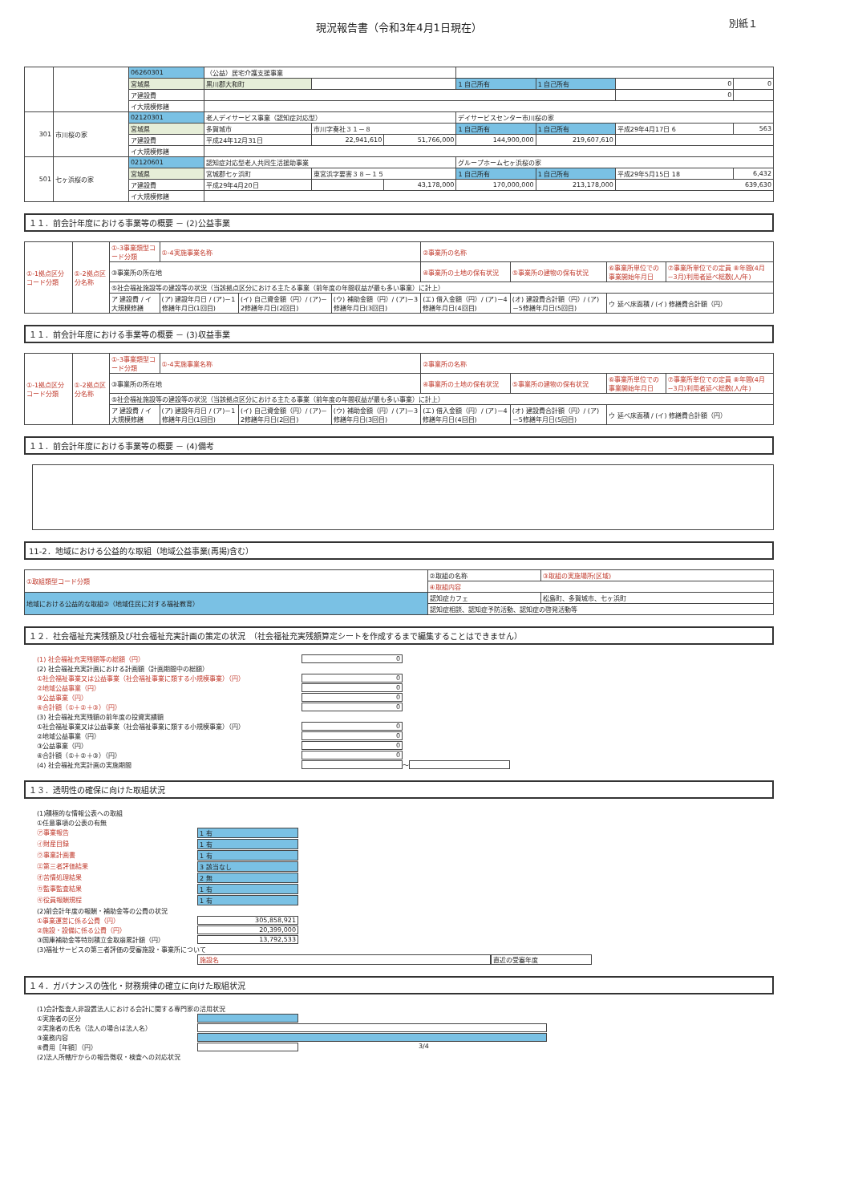別紙１
現況報告書（令和3年4月1日現在）
| | | 06260301 | （公益）居宅介護支援事業 | | | | | | |
| | | 宮城県 | 黒川郡大和町 | | | 1 自己所有 | 1 自己所有 | 0 | 0 |
| | | ア建設費 | | | | | | 0 | |
| | | イ大規模修繕 | | | | | | | |
| 301 | 市川桜の家 | 02120301 | 老人デイサービス事業（認知症対応型） | | | デイサービスセンター市川桜の家 | | | |
| | | 宮城県 | 多賀城市 | 市川字奏社３１－８ | | 1 自己所有 | 1 自己所有 | 平成29年4月17日 6 | 563 |
| | | ア建設費 | 平成24年12月31日 | 22,941,610 | 51,766,000 | 144,900,000 | 219,607,610 | | |
| | | イ大規模修繕 | | | | | | | |
| 501 | 七ヶ浜桜の家 | 02120601 | 認知症対応型老人共同生活援助事業 | | | グループホーム七ヶ浜桜の家 | | | |
| | | 宮城県 | 宮城郡七ヶ浜町 | 東宮浜字要害３８－１５ | | 1 自己所有 | 1 自己所有 | 平成29年5月15日 18 | 6,432 |
| | | ア建設費 | 平成29年4月20日 | | 43,178,000 | 170,000,000 | 213,178,000 | 639,630 | |
| | | イ大規模修繕 | | | | | | | |
１１．前会計年度における事業等の概要 － (2)公益事業
| ①-1拠点区分コード分類 | ①-2拠点区分名称 | ①-3事業類型コード分類 | ①-4実施事業名称 | | | ②事業所の名称 | | | |
| | | ③事業所の所在地 | | | | ④事業所の土地の保有状況 | ⑤事業所の建物の保有状況 | ⑥事業所単位での事業開始年月日 | ⑦事業所単位での定員 ⑧年間(4月~3月)利用者延べ総数(人/年) |
| | | ⑤社会福祉施設等の建設等の状況（当該拠点区分における主たる事業（前年度の年間収益が最も多い事業）に計上） | | | | | | | |
| | | ア 建設費 / イ 大規模修繕 | (ア) 建設年月日 / (ア)－1修繕年月日(1回目) | (イ) 自己資金額（円）/ (ア)－2修繕年月日(2回目) | (ウ) 補助金額（円）/ (ア)－3修繕年月日(3回目) | (エ) 借入金額（円）/ (ア)－4修繕年月日(4回目) | (オ) 建設費合計額（円）/ (ア)－5修繕年月日(5回目) | ウ 延べ床面積 / (イ) 修繕費合計額（円） | |
１１．前会計年度における事業等の概要 － (3)収益事業
| ①-1拠点区分コード分類 | ①-2拠点区分名称 | ①-3事業類型コード分類 | ①-4実施事業名称 | | | ②事業所の名称 | | | |
| | | ③事業所の所在地 | | | | ④事業所の土地の保有状況 | ⑤事業所の建物の保有状況 | ⑥事業所単位での事業開始年月日 | ⑦事業所単位での定員 ⑧年間(4月~3月)利用者延べ総数(人/年) |
| | | ⑤社会福祉施設等の建設等の状況（当該拠点区分における主たる事業（前年度の年間収益が最も多い事業）に計上） | | | | | | | |
| | | ア 建設費 / イ 大規模修繕 | (ア) 建設年月日 / (ア)－1修繕年月日(1回目) | (イ) 自己資金額（円）/ (ア)－2修繕年月日(2回目) | (ウ) 補助金額（円）/ (ア)－3修繕年月日(3回目) | (エ) 借入金額（円）/ (ア)－4修繕年月日(4回目) | (オ) 建設費合計額（円）/ (ア)－5修繕年月日(5回目) | ウ 延べ床面積 / (イ) 修繕費合計額（円） | |
１１．前会計年度における事業等の概要 － (4)備考
11-2．地域における公益的な取組（地域公益事業(再掲)含む）
| ①取組類型コード分類 | ②取組の名称 | ③取組の実施場所(区域) |
| | ④取組内容 | |
| 地域における公益的な取組②（地域住民に対する福祉教育） | 認知症カフェ | 松島町、多賀城市、七ヶ浜町 |
| | 認知症相談、認知症予防活動、認知症の啓発活動等 | |
１２．社会福祉充実残額及び社会福祉充実計画の策定の状況　（社会福祉充実残額算定シートを作成するまで編集することはできません）
(1) 社会福祉充実残額等の総額（円） 0
(2) 社会福祉充実計画における計画額（計画期間中の総額）
①社会福祉事業又は公益事業（社会福祉事業に類する小規模事業）（円） 0
②地域公益事業（円） 0
③公益事業（円） 0
④合計額（①＋②＋③）（円） 0
(3) 社会福祉充実残額の前年度の投資実績額
①社会福祉事業又は公益事業（社会福祉事業に類する小規模事業）（円） 0
②地域公益事業（円） 0
③公益事業（円） 0
④合計額（①＋②＋③）（円） 0
(4) 社会福祉充実計画の実施期間 ～
１３．透明性の確保に向けた取組状況
(1)積極的な情報公表への取組
①任意事項の公表の有無
㋐事業報告 1 有
㋑財産目録 1 有
㋒事業計画書 1 有
㋓第三者評価結果 3 該当なし
㋔苦情処理結果 2 無
㋕監事監査結果 1 有
㋖役員報酬規程 1 有
(2)前会計年度の報酬・補助金等の公費の状況
①事業運営に係る公費（円） 305,858,921
②施設・設備に係る公費（円） 20,399,000
③国庫補助金等特別積立金取崩累計額（円） 13,792,533
(3)福祉サービスの第三者評価の受審施設・事業所について
施設名 直近の受審年度
１４．ガバナンスの強化・財務規律の確立に向けた取組状況
(1)会計監査人非設置法人における会計に関する専門家の活用状況
①実施者の区分
②実施者の氏名（法人の場合は法人名）
③業務内容
④費用［年額］（円） 3/4
(2)法人所轄庁からの報告徴収・検査への対応状況